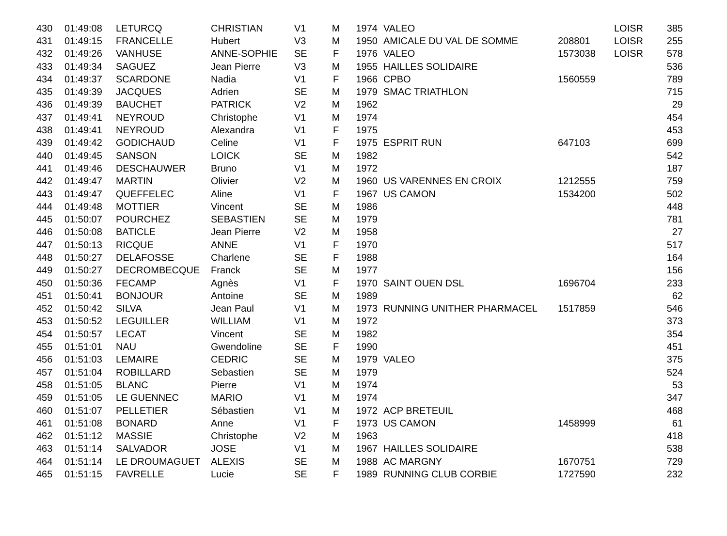| 430 | 01:49:08 | LETURCQ | CHRISTIAN | V1 | M | 1974 | VALEO | | LOISR | 385 |
| 431 | 01:49:15 | FRANCELLE | Hubert | V3 | M | 1950 | AMICALE DU VAL DE SOMME | 208801 | LOISR | 255 |
| 432 | 01:49:26 | VANHUSE | ANNE-SOPHIE | SE | F | 1976 | VALEO | 1573038 | LOISR | 578 |
| 433 | 01:49:34 | SAGUEZ | Jean Pierre | V3 | M | 1955 | HAILLES SOLIDAIRE | | | 536 |
| 434 | 01:49:37 | SCARDONE | Nadia | V1 | F | 1966 | CPBO | 1560559 | | 789 |
| 435 | 01:49:39 | JACQUES | Adrien | SE | M | 1979 | SMAC TRIATHLON | | | 715 |
| 436 | 01:49:39 | BAUCHET | PATRICK | V2 | M | 1962 | | | | 29 |
| 437 | 01:49:41 | NEYROUD | Christophe | V1 | M | 1974 | | | | 454 |
| 438 | 01:49:41 | NEYROUD | Alexandra | V1 | F | 1975 | | | | 453 |
| 439 | 01:49:42 | GODICHAUD | Celine | V1 | F | 1975 | ESPRIT RUN | 647103 | | 699 |
| 440 | 01:49:45 | SANSON | LOICK | SE | M | 1982 | | | | 542 |
| 441 | 01:49:46 | DESCHAUWER | Bruno | V1 | M | 1972 | | | | 187 |
| 442 | 01:49:47 | MARTIN | Olivier | V2 | M | 1960 | US VARENNES EN CROIX | 1212555 | | 759 |
| 443 | 01:49:47 | QUEFFELEC | Aline | V1 | F | 1967 | US CAMON | 1534200 | | 502 |
| 444 | 01:49:48 | MOTTIER | Vincent | SE | M | 1986 | | | | 448 |
| 445 | 01:50:07 | POURCHEZ | SEBASTIEN | SE | M | 1979 | | | | 781 |
| 446 | 01:50:08 | BATICLE | Jean Pierre | V2 | M | 1958 | | | | 27 |
| 447 | 01:50:13 | RICQUE | ANNE | V1 | F | 1970 | | | | 517 |
| 448 | 01:50:27 | DELAFOSSE | Charlene | SE | F | 1988 | | | | 164 |
| 449 | 01:50:27 | DECROMBECQUE | Franck | SE | M | 1977 | | | | 156 |
| 450 | 01:50:36 | FECAMP | Agnès | V1 | F | 1970 | SAINT OUEN DSL | 1696704 | | 233 |
| 451 | 01:50:41 | BONJOUR | Antoine | SE | M | 1989 | | | | 62 |
| 452 | 01:50:42 | SILVA | Jean Paul | V1 | M | 1973 | RUNNING UNITHER PHARMACEL | 1517859 | | 546 |
| 453 | 01:50:52 | LEGUILLER | WILLIAM | V1 | M | 1972 | | | | 373 |
| 454 | 01:50:57 | LECAT | Vincent | SE | M | 1982 | | | | 354 |
| 455 | 01:51:01 | NAU | Gwendoline | SE | F | 1990 | | | | 451 |
| 456 | 01:51:03 | LEMAIRE | CEDRIC | SE | M | 1979 | VALEO | | | 375 |
| 457 | 01:51:04 | ROBILLARD | Sebastien | SE | M | 1979 | | | | 524 |
| 458 | 01:51:05 | BLANC | Pierre | V1 | M | 1974 | | | | 53 |
| 459 | 01:51:05 | LE GUENNEC | MARIO | V1 | M | 1974 | | | | 347 |
| 460 | 01:51:07 | PELLETIER | Sébastien | V1 | M | 1972 | ACP BRETEUIL | | | 468 |
| 461 | 01:51:08 | BONARD | Anne | V1 | F | 1973 | US CAMON | 1458999 | | 61 |
| 462 | 01:51:12 | MASSIE | Christophe | V2 | M | 1963 | | | | 418 |
| 463 | 01:51:14 | SALVADOR | JOSE | V1 | M | 1967 | HAILLES SOLIDAIRE | | | 538 |
| 464 | 01:51:14 | LE DROUMAGUET | ALEXIS | SE | M | 1988 | AC MARGNY | 1670751 | | 729 |
| 465 | 01:51:15 | FAVRELLE | Lucie | SE | F | 1989 | RUNNING CLUB CORBIE | 1727590 | | 232 |